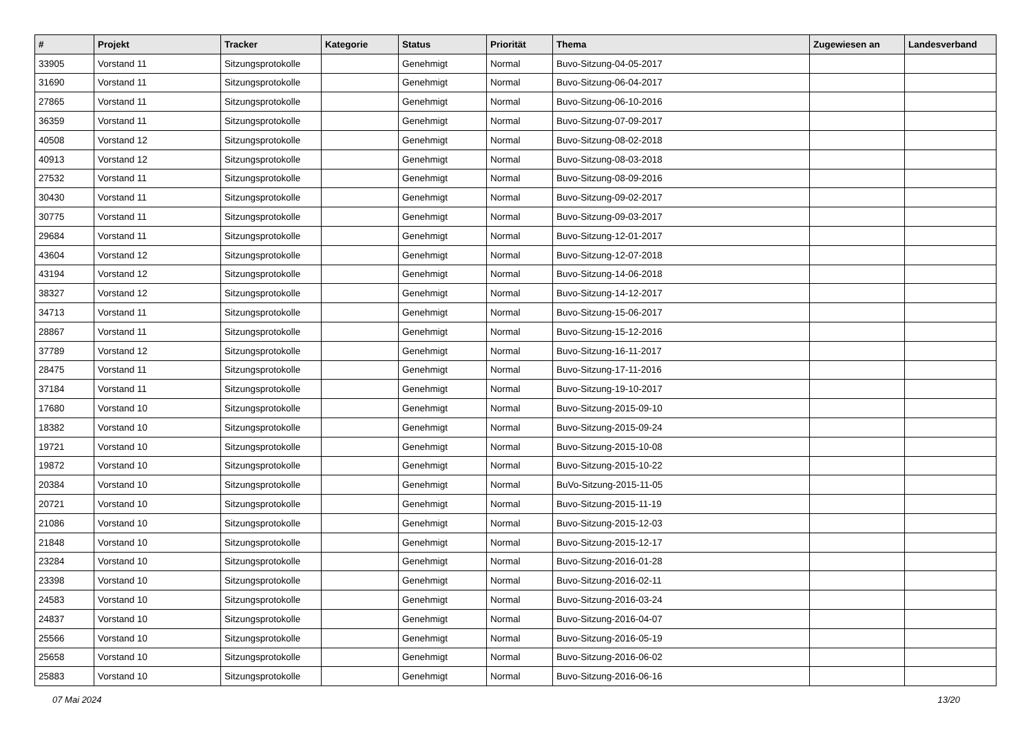| # | Projekt | Tracker | Kategorie | Status | Priorität | Thema | Zugewiesen an | Landesverband |
| --- | --- | --- | --- | --- | --- | --- | --- | --- |
| 33905 | Vorstand 11 | Sitzungsprotokolle | | Genehmigt | Normal | Buvo-Sitzung-04-05-2017 | | |
| 31690 | Vorstand 11 | Sitzungsprotokolle | | Genehmigt | Normal | Buvo-Sitzung-06-04-2017 | | |
| 27865 | Vorstand 11 | Sitzungsprotokolle | | Genehmigt | Normal | Buvo-Sitzung-06-10-2016 | | |
| 36359 | Vorstand 11 | Sitzungsprotokolle | | Genehmigt | Normal | Buvo-Sitzung-07-09-2017 | | |
| 40508 | Vorstand 12 | Sitzungsprotokolle | | Genehmigt | Normal | Buvo-Sitzung-08-02-2018 | | |
| 40913 | Vorstand 12 | Sitzungsprotokolle | | Genehmigt | Normal | Buvo-Sitzung-08-03-2018 | | |
| 27532 | Vorstand 11 | Sitzungsprotokolle | | Genehmigt | Normal | Buvo-Sitzung-08-09-2016 | | |
| 30430 | Vorstand 11 | Sitzungsprotokolle | | Genehmigt | Normal | Buvo-Sitzung-09-02-2017 | | |
| 30775 | Vorstand 11 | Sitzungsprotokolle | | Genehmigt | Normal | Buvo-Sitzung-09-03-2017 | | |
| 29684 | Vorstand 11 | Sitzungsprotokolle | | Genehmigt | Normal | Buvo-Sitzung-12-01-2017 | | |
| 43604 | Vorstand 12 | Sitzungsprotokolle | | Genehmigt | Normal | Buvo-Sitzung-12-07-2018 | | |
| 43194 | Vorstand 12 | Sitzungsprotokolle | | Genehmigt | Normal | Buvo-Sitzung-14-06-2018 | | |
| 38327 | Vorstand 12 | Sitzungsprotokolle | | Genehmigt | Normal | Buvo-Sitzung-14-12-2017 | | |
| 34713 | Vorstand 11 | Sitzungsprotokolle | | Genehmigt | Normal | Buvo-Sitzung-15-06-2017 | | |
| 28867 | Vorstand 11 | Sitzungsprotokolle | | Genehmigt | Normal | Buvo-Sitzung-15-12-2016 | | |
| 37789 | Vorstand 12 | Sitzungsprotokolle | | Genehmigt | Normal | Buvo-Sitzung-16-11-2017 | | |
| 28475 | Vorstand 11 | Sitzungsprotokolle | | Genehmigt | Normal | Buvo-Sitzung-17-11-2016 | | |
| 37184 | Vorstand 11 | Sitzungsprotokolle | | Genehmigt | Normal | Buvo-Sitzung-19-10-2017 | | |
| 17680 | Vorstand 10 | Sitzungsprotokolle | | Genehmigt | Normal | Buvo-Sitzung-2015-09-10 | | |
| 18382 | Vorstand 10 | Sitzungsprotokolle | | Genehmigt | Normal | Buvo-Sitzung-2015-09-24 | | |
| 19721 | Vorstand 10 | Sitzungsprotokolle | | Genehmigt | Normal | Buvo-Sitzung-2015-10-08 | | |
| 19872 | Vorstand 10 | Sitzungsprotokolle | | Genehmigt | Normal | Buvo-Sitzung-2015-10-22 | | |
| 20384 | Vorstand 10 | Sitzungsprotokolle | | Genehmigt | Normal | BuVo-Sitzung-2015-11-05 | | |
| 20721 | Vorstand 10 | Sitzungsprotokolle | | Genehmigt | Normal | Buvo-Sitzung-2015-11-19 | | |
| 21086 | Vorstand 10 | Sitzungsprotokolle | | Genehmigt | Normal | Buvo-Sitzung-2015-12-03 | | |
| 21848 | Vorstand 10 | Sitzungsprotokolle | | Genehmigt | Normal | Buvo-Sitzung-2015-12-17 | | |
| 23284 | Vorstand 10 | Sitzungsprotokolle | | Genehmigt | Normal | Buvo-Sitzung-2016-01-28 | | |
| 23398 | Vorstand 10 | Sitzungsprotokolle | | Genehmigt | Normal | Buvo-Sitzung-2016-02-11 | | |
| 24583 | Vorstand 10 | Sitzungsprotokolle | | Genehmigt | Normal | Buvo-Sitzung-2016-03-24 | | |
| 24837 | Vorstand 10 | Sitzungsprotokolle | | Genehmigt | Normal | Buvo-Sitzung-2016-04-07 | | |
| 25566 | Vorstand 10 | Sitzungsprotokolle | | Genehmigt | Normal | Buvo-Sitzung-2016-05-19 | | |
| 25658 | Vorstand 10 | Sitzungsprotokolle | | Genehmigt | Normal | Buvo-Sitzung-2016-06-02 | | |
| 25883 | Vorstand 10 | Sitzungsprotokolle | | Genehmigt | Normal | Buvo-Sitzung-2016-06-16 | | |
07 Mai 2024 13/20